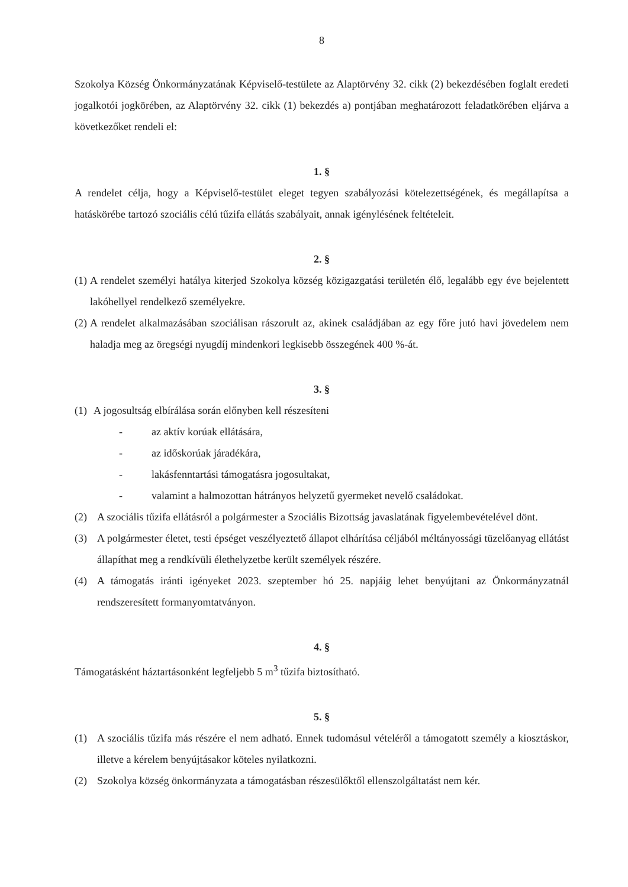8
Szokolya Község Önkormányzatának Képviselő-testülete az Alaptörvény 32. cikk (2) bekezdésében foglalt eredeti jogalkotói jogkörében, az Alaptörvény 32. cikk (1) bekezdés a) pontjában meghatározott feladatkörében eljárva a következőket rendeli el:
1. §
A rendelet célja, hogy a Képviselő-testület eleget tegyen szabályozási kötelezettségének, és megállapítsa a hatáskörébe tartozó szociális célú tűzifa ellátás szabályait, annak igénylésének feltételeit.
2. §
(1)
A rendelet személyi hatálya kiterjed Szokolya község közigazgatási területén élő, legalább egy éve bejelentett lakóhellyel rendelkező személyekre.
(2)
A rendelet alkalmazásában szociálisan rászorult az, akinek családjában az egy főre jutó havi jövedelem nem haladja meg az öregségi nyugdíj mindenkori legkisebb összegének 400 %-át.
3. §
(1)
A jogosultság elbírálása során előnyben kell részesíteni
- az aktív korúak ellátására,
- az időskorúak járadékára,
- lakásfenntartási támogatásra jogosultakat,
- valamint a halmozottan hátrányos helyzetű gyermeket nevelő családokat.
(2) A szociális tűzifa ellátásról a polgármester a Szociális Bizottság javaslatának figyelembevételével dönt.
(3) A polgármester életet, testi épséget veszélyeztető állapot elhárítása céljából méltányossági tüzelőanyag ellátást állapíthat meg a rendkívüli élethelyzetbe került személyek részére.
(4) A támogatás iránti igényeket 2023. szeptember hó 25. napjáig lehet benyújtani az Önkormányzatnál rendszeresített formanyomtatványon.
4. §
Támogatásként háztartásonként legfeljebb 5 m<sup>3</sup> tűzifa biztosítható.
5. §
(1) A szociális tűzifa más részére el nem adható. Ennek tudomásul vételéről a támogatott személy a kiosztáskor, illetve a kérelem benyújtásakor köteles nyilatkozni.
(2) Szokolya község önkormányzata a támogatásban részesülőktől ellenszolgáltatást nem kér.